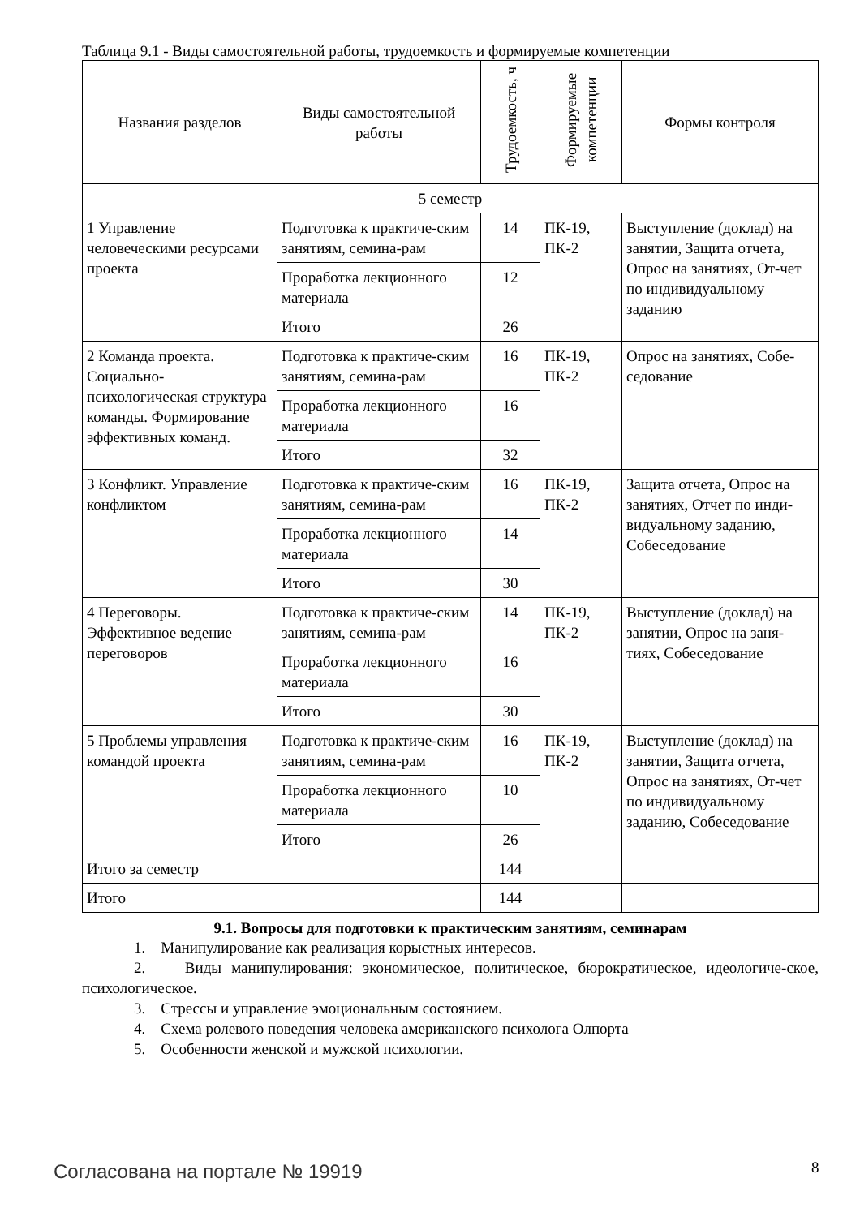Таблица 9.1 - Виды самостоятельной работы, трудоемкость и формируемые компетенции
| Названия разделов | Виды самостоятельной работы | Трудоемкость, ч | Формируемые компетенции | Формы контроля |
| --- | --- | --- | --- | --- |
| 5 семестр | | | | |
| 1 Управление человеческими ресурсами проекта | Подготовка к практиче-ским занятиям, семина-рам | 14 | ПК-19, ПК-2 | Выступление (доклад) на занятии, Защита отчета, Опрос на занятиях, От-чет по индивидуальному заданию |
| | Проработка лекционного материала | 12 | | |
| | Итого | 26 | | |
| 2 Команда проекта. Социально-психологическая структура команды. Формирование эффективных команд. | Подготовка к практиче-ским занятиям, семина-рам | 16 | ПК-19, ПК-2 | Опрос на занятиях, Собе-седование |
| | Проработка лекционного материала | 16 | | |
| | Итого | 32 | | |
| 3 Конфликт. Управление конфликтом | Подготовка к практиче-ским занятиям, семина-рам | 16 | ПК-19, ПК-2 | Защита отчета, Опрос на занятиях, Отчет по инди-видуальному заданию, Собеседование |
| | Проработка лекционного материала | 14 | | |
| | Итого | 30 | | |
| 4 Переговоры. Эффективное ведение переговоров | Подготовка к практиче-ским занятиям, семина-рам | 14 | ПК-19, ПК-2 | Выступление (доклад) на занятии, Опрос на заня-тиях, Собеседование |
| | Проработка лекционного материала | 16 | | |
| | Итого | 30 | | |
| 5 Проблемы управления командой проекта | Подготовка к практиче-ским занятиям, семина-рам | 16 | ПК-19, ПК-2 | Выступление (доклад) на занятии, Защита отчета, Опрос на занятиях, От-чет по индивидуальному заданию, Собеседование |
| | Проработка лекционного материала | 10 | | |
| | Итого | 26 | | |
| Итого за семестр | | 144 | | |
| Итого | | 144 | | |
9.1. Вопросы для подготовки к практическим занятиям, семинарам
1. Манипулирование как реализация корыстных интересов.
2. Виды манипулирования: экономическое, политическое, бюрократическое, идеологиче-ское, психологическое.
3. Стрессы и управление эмоциональным состоянием.
4. Схема ролевого поведения человека американского психолога Олпорта
5. Особенности женской и мужской психологии.
Согласована на портале № 19919 8